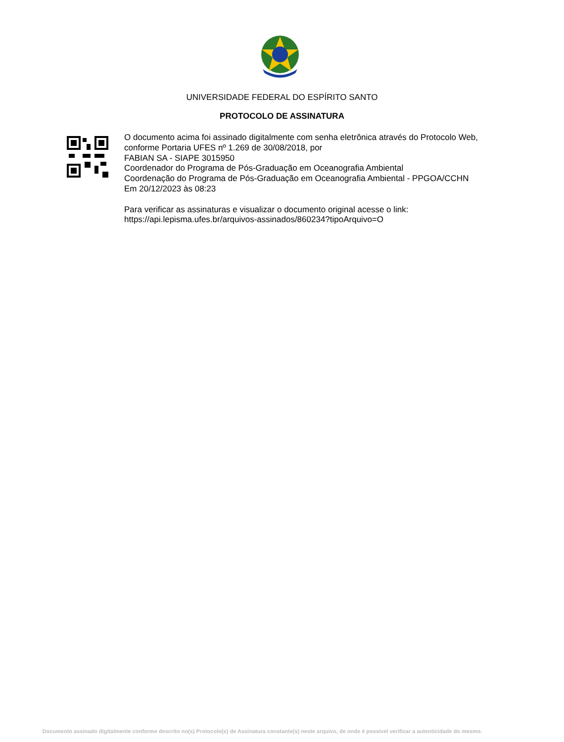UNIVERSIDADE FEDERAL DO ESPÍRITO SANTO
PROTOCOLO DE ASSINATURA
O documento acima foi assinado digitalmente com senha eletrônica através do Protocolo Web, conforme Portaria UFES nº 1.269 de 30/08/2018, por
FABIAN SA - SIAPE 3015950
Coordenador do Programa de Pós-Graduação em Oceanografia Ambiental
Coordenação do Programa de Pós-Graduação em Oceanografia Ambiental - PPGOA/CCHN
Em 20/12/2023 às 08:23
Para verificar as assinaturas e visualizar o documento original acesse o link:
https://api.lepisma.ufes.br/arquivos-assinados/860234?tipoArquivo=O
Documento assinado digitalmente conforme descrito no(s) Protocolo(s) de Assinatura constante(s) neste arquivo, de onde é possível verificar a autenticidade do mesmo.